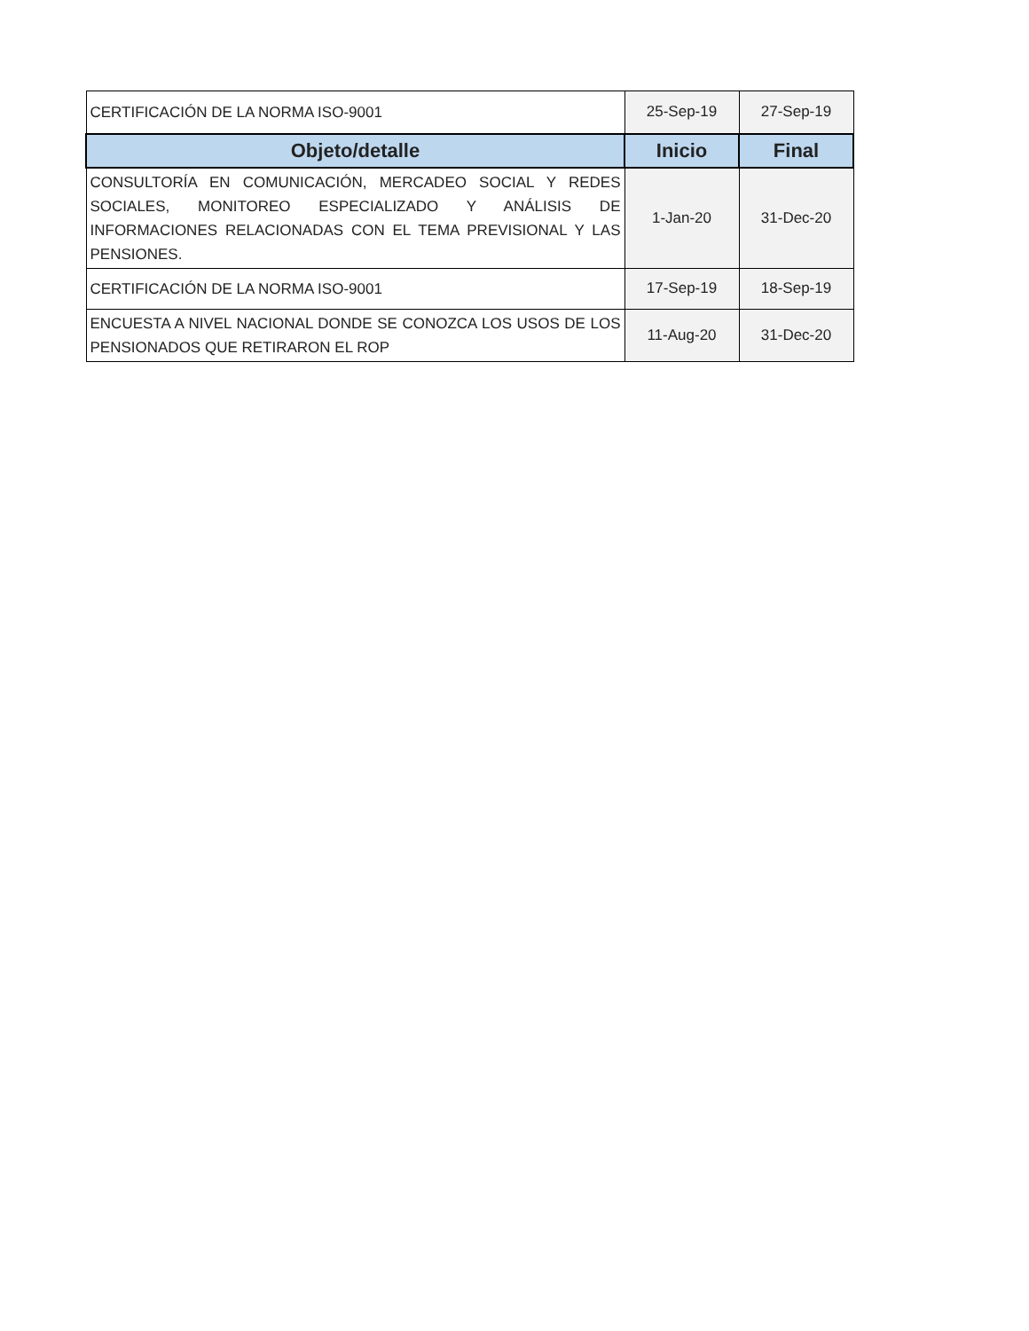| CERTIFICACIÓN DE LA NORMA ISO-9001 | 25-Sep-19 | 27-Sep-19 |
| Objeto/detalle | Inicio | Final |
| CONSULTORÍA EN COMUNICACIÓN, MERCADEO SOCIAL Y REDES SOCIALES, MONITOREO ESPECIALIZADO Y ANÁLISIS DE INFORMACIONES RELACIONADAS CON EL TEMA PREVISIONAL Y LAS PENSIONES. | 1-Jan-20 | 31-Dec-20 |
| CERTIFICACIÓN DE LA NORMA ISO-9001 | 17-Sep-19 | 18-Sep-19 |
| ENCUESTA A NIVEL NACIONAL DONDE SE CONOZCA LOS USOS DE LOS PENSIONADOS QUE RETIRARON EL ROP | 11-Aug-20 | 31-Dec-20 |